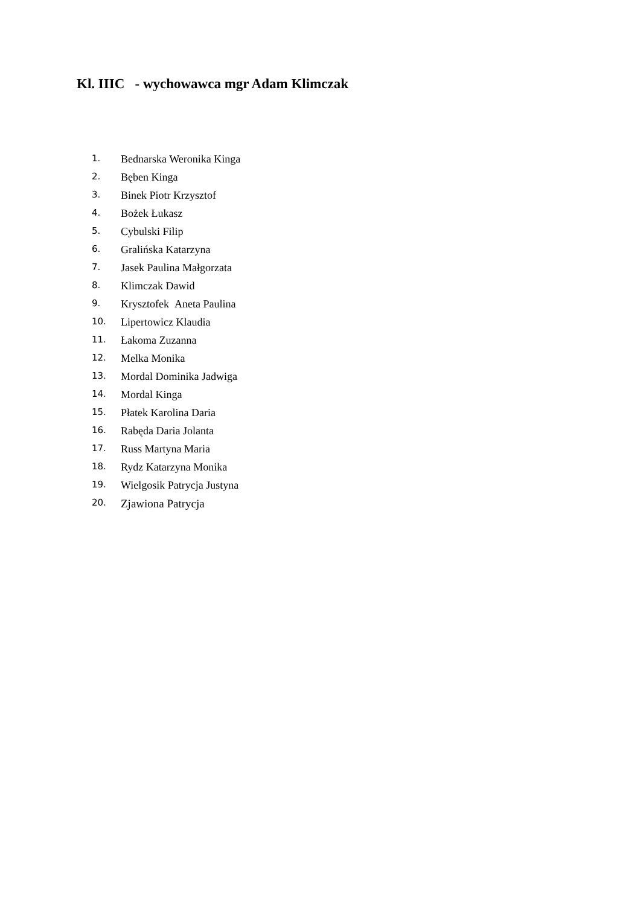Kl. IIIC - wychowawca mgr Adam Klimczak
1. Bednarska Weronika Kinga
2. Bęben Kinga
3. Binek Piotr Krzysztof
4. Bożek Łukasz
5. Cybulski Filip
6. Gralińska Katarzyna
7. Jasek Paulina Małgorzata
8. Klimczak Dawid
9. Krysztofek Aneta Paulina
10. Lipertowicz Klaudia
11. Łakoma Zuzanna
12. Melka Monika
13. Mordal Dominika Jadwiga
14. Mordal Kinga
15. Płatek Karolina Daria
16. Rabęda Daria Jolanta
17. Russ Martyna Maria
18. Rydz Katarzyna Monika
19. Wielgosik Patrycja Justyna
20. Zjawiona Patrycja